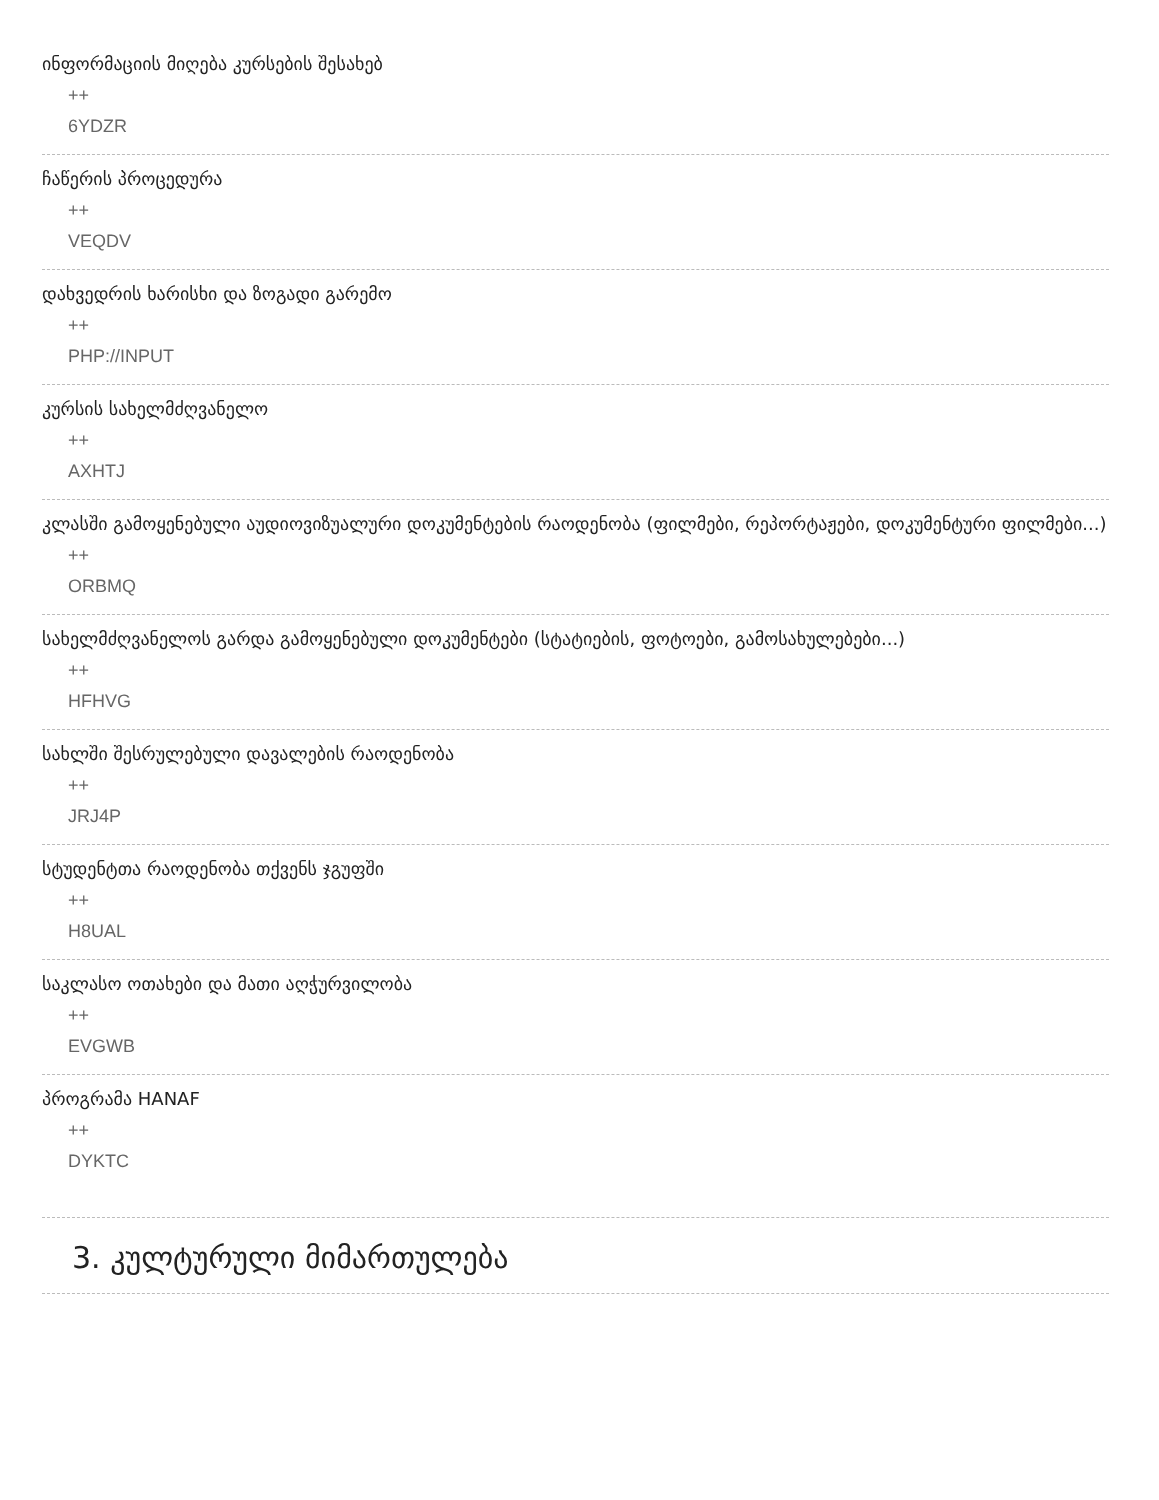ინფორმაციის მიღება კურსების შესახებ
++
6YDZR
ჩაწერის პროცედურა
++
VEQDV
დახვედრის ხარისხი და ზოგადი გარემო
++
PHP://INPUT
კურსის სახელმძღვანელო
++
AXHTJ
კლასში გამოყენებული აუდიოვიზუალური დოკუმენტების რაოდენობა (ფილმები, რეპორტაჟები, დოკუმენტური ფილმები...)
++
ORBMQ
სახელმძღვანელოს გარდა გამოყენებული დოკუმენტები (სტატიების, ფოტოები, გამოსახულებები...)
++
HFHVG
სახლში შესრულებული დავალების რაოდენობა
++
JRJ4P
სტუდენტთა რაოდენობა თქვენს ჯგუფში
++
H8UAL
საკლასო ოთახები და მათი აღჭურვილობა
++
EVGWB
პროგრამა HANAF
++
DYKTC
3. კულტურული მიმართულება